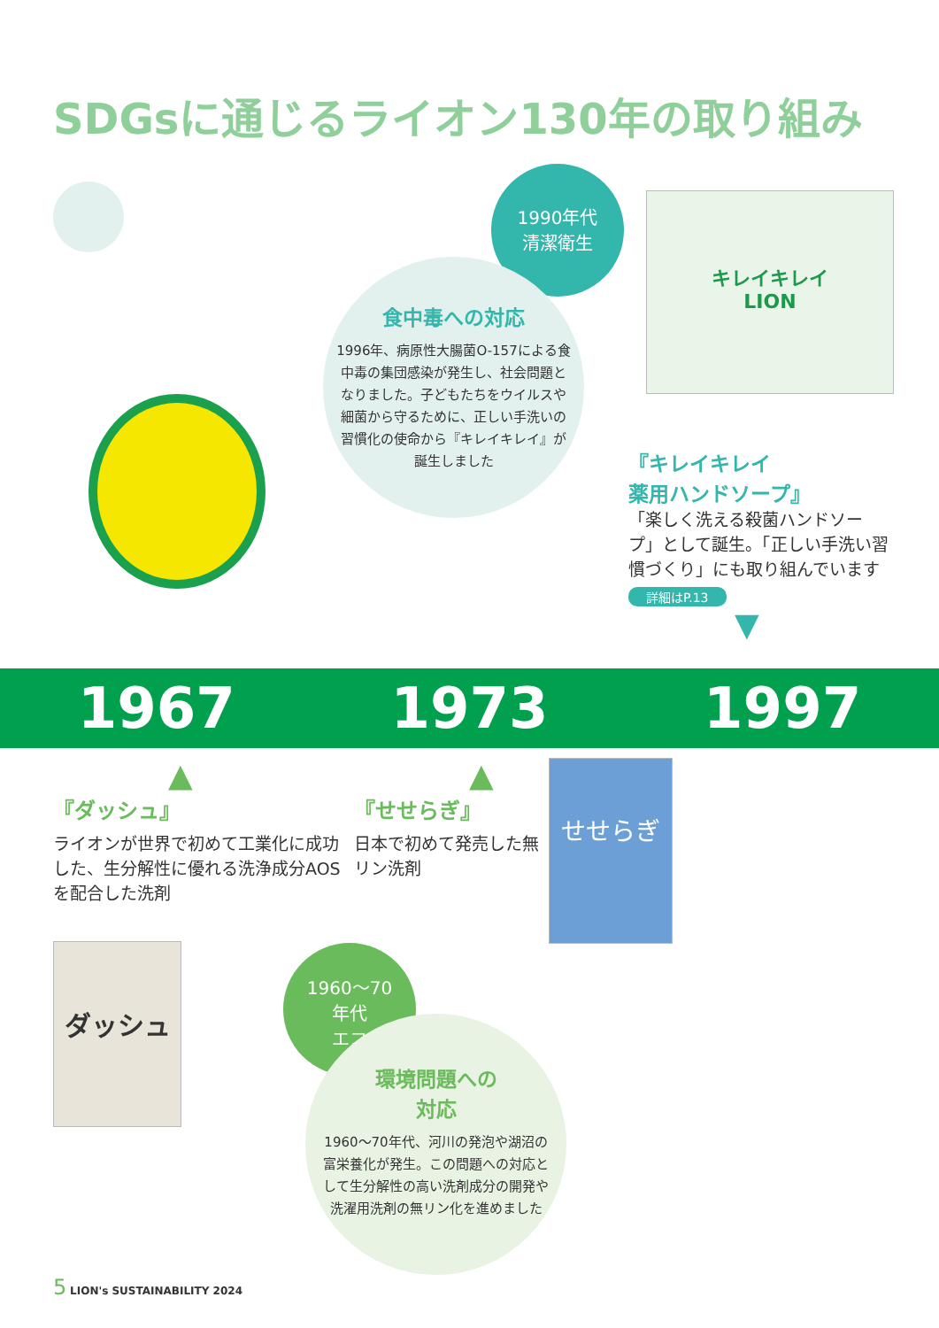SDGsに通じるライオン130年の取り組み
1990年代
清潔衛生
食中毒への対応
1996年、病原性大腸菌O-157による食中毒の集団感染が発生し、社会問題となりました。子どもたちをウイルスや細菌から守るために、正しい手洗いの習慣化の使命から『キレイキレイ』が誕生しました
キレイキレイ
LION
『キレイキレイ
薬用ハンドソープ』
「楽しく洗える殺菌ハンドソープ」として誕生。「正しい手洗い習慣づくり」にも取り組んでいます
詳細はP.13
▼
1967 1973 1997
▲
『ダッシュ』
ライオンが世界で初めて工業化に成功した、生分解性に優れる洗浄成分AOSを配合した洗剤
ダッシュ
▲
『せせらぎ』
日本で初めて発売した無リン洗剤
せせらぎ
1960～70
年代
エコ
環境問題への
対応
1960～70年代、河川の発泡や湖沼の富栄養化が発生。この問題への対応として生分解性の高い洗剤成分の開発や洗濯用洗剤の無リン化を進めました
5 LION's SUSTAINABILITY 2024